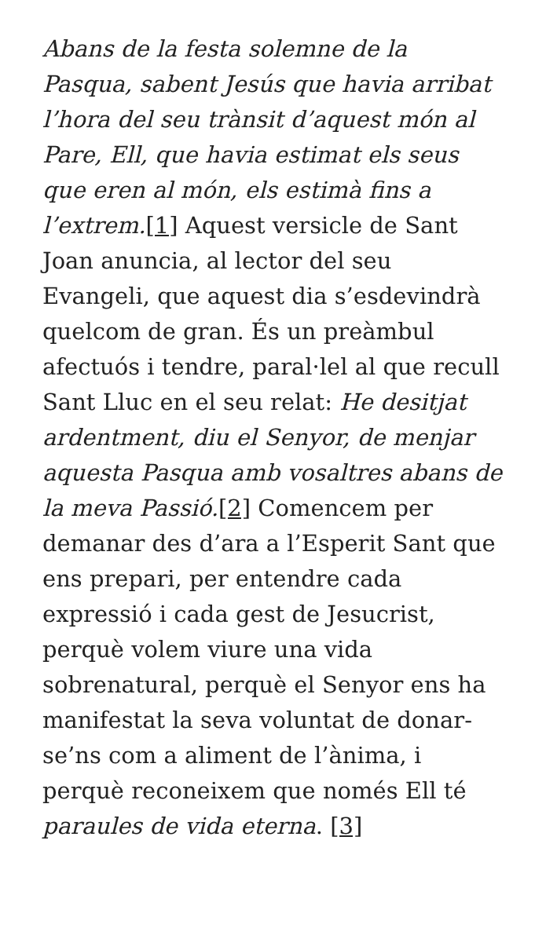Abans de la festa solemne de la Pasqua, sabent Jesús que havia arribat l’hora del seu trànsit d’aquest món al Pare, Ell, que havia estimat els seus que eren al món, els estimà fins a l’extrem.[1] Aquest versicle de Sant Joan anuncia, al lector del seu Evangeli, que aquest dia s’esdevindrà quelcom de gran. És un preàmbul afectuós i tendre, paral·lel al que recull Sant Lluc en el seu relat: He desitjat ardentment, diu el Senyor, de menjar aquesta Pasqua amb vosaltres abans de la meva Passió.[2] Comencem per demanar des d’ara a l’Esperit Sant que ens prepari, per entendre cada expressió i cada gest de Jesucrist, perquè volem viure una vida sobrenatural, perquè el Senyor ens ha manifestat la seva voluntat de donar-se’ns com a aliment de l’ànima, i perquè reconeixem que només Ell té paraules de vida eterna. [3]